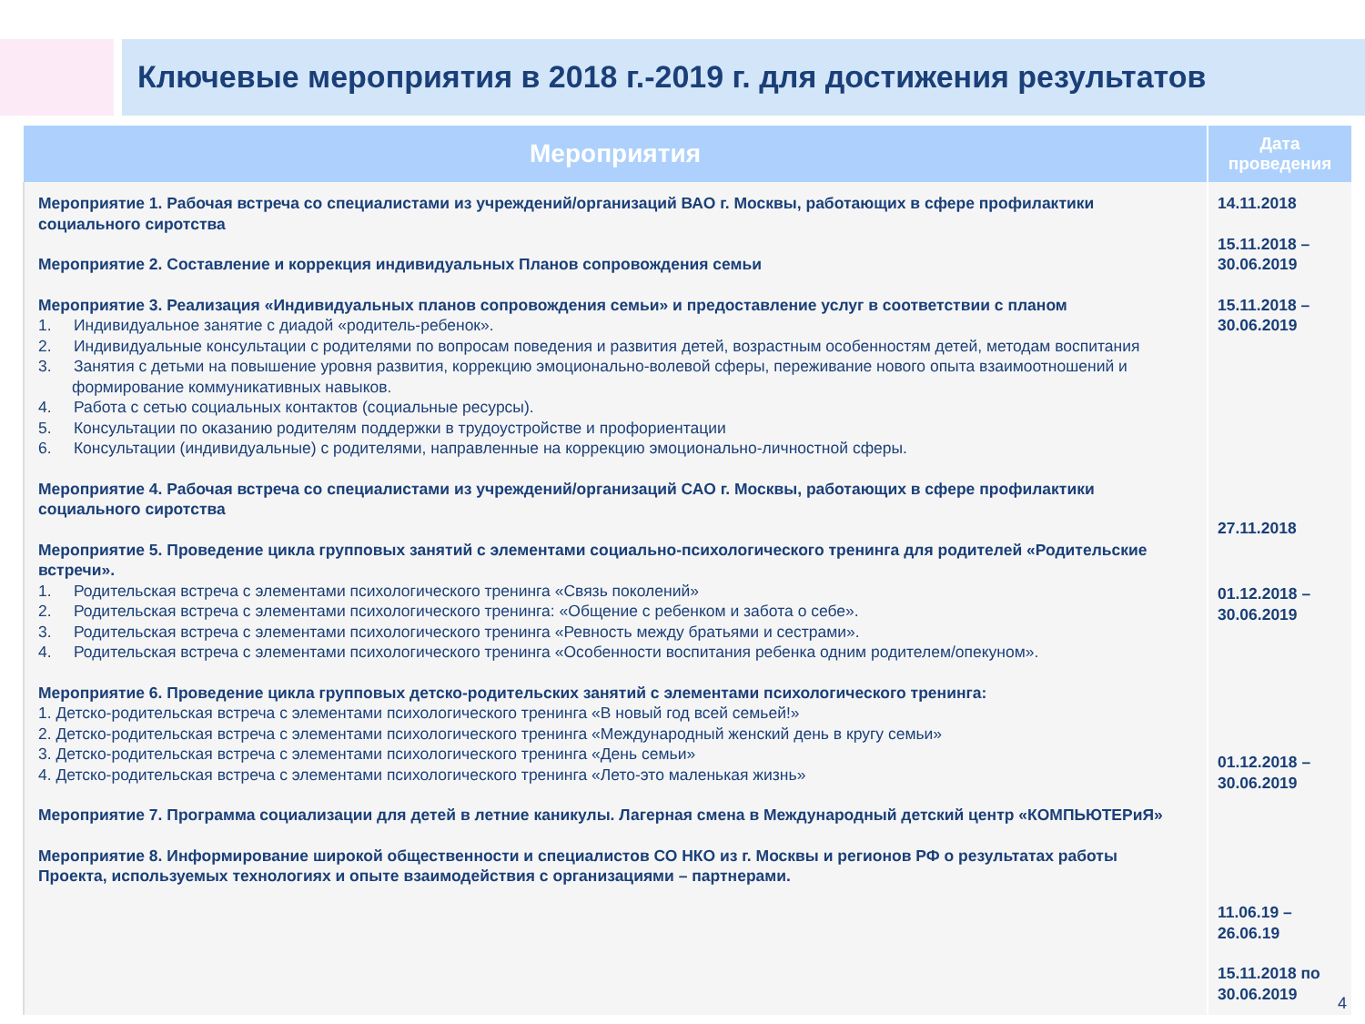Ключевые мероприятия в 2018 г.-2019 г. для достижения результатов
| Мероприятия | Дата проведения |
| --- | --- |
| Мероприятие 1. Рабочая встреча со специалистами из учреждений/организаций ВАО г. Москвы, работающих в сфере профилактики социального сиротства Мероприятие 2. Составление и коррекция индивидуальных Планов сопровождения семьи Мероприятие 3. Реализация «Индивидуальных планов сопровождения семьи» и предоставление услуг в соответствии с планом 1. Индивидуальное занятие с диадой «родитель-ребенок». 2. Индивидуальные консультации с родителями по вопросам поведения и развития детей, возрастным особенностям детей, методам воспитания 3. Занятия с детьми на повышение уровня развития, коррекцию эмоционально-волевой сферы, переживание нового опыта взаимоотношений и формирование коммуникативных навыков. 4. Работа с сетью социальных контактов (социальные ресурсы). 5. Консультации по оказанию родителям поддержки в трудоустройстве и профориентации 6. Консультации (индивидуальные) с родителями, направленные на коррекцию эмоционально-личностной сферы. Мероприятие 4. Рабочая встреча со специалистами из учреждений/организаций САО г. Москвы, работающих в сфере профилактики социального сиротства Мероприятие 5. Проведение цикла групповых занятий с элементами социально-психологического тренинга для родителей «Родительские встречи». 1. Родительская встреча с элементами психологического тренинга «Связь поколений» 2. Родительская встреча с элементами психологического тренинга: «Общение с ребенком и забота о себе». 3. Родительская встреча с элементами психологического тренинга «Ревность между братьями и сестрами». 4. Родительская встреча с элементами психологического тренинга «Особенности воспитания ребенка одним родителем/опекуном». Мероприятие 6. Проведение цикла групповых детско-родительских занятий с элементами психологического тренинга: 1. Детско-родительская встреча с элементами психологического тренинга «В новый год всей семьей!» 2. Детско-родительская встреча с элементами психологического тренинга «Международный женский день в кругу семьи» 3. Детско-родительская встреча с элементами психологического тренинга «День семьи» 4. Детско-родительская встреча с элементами психологического тренинга «Лето-это маленькая жизнь» Мероприятие 7. Программа социализации для детей в летние каникулы. Лагерная смена в Международный детский центр «КОМПЬЮТЕРиЯ» Мероприятие 8. Информирование широкой общественности и специалистов СО НКО из г. Москвы и регионов РФ о результатах работы Проекта, используемых технологиях и опыте взаимодействия с организациями – партнерами. | 14.11.2018 15.11.2018 – 30.06.2019 15.11.2018 – 30.06.2019 27.11.2018 01.12.2018 – 30.06.2019 01.12.2018 – 30.06.2019 11.06.19 – 26.06.19 15.11.2018 по 30.06.2019 |
4